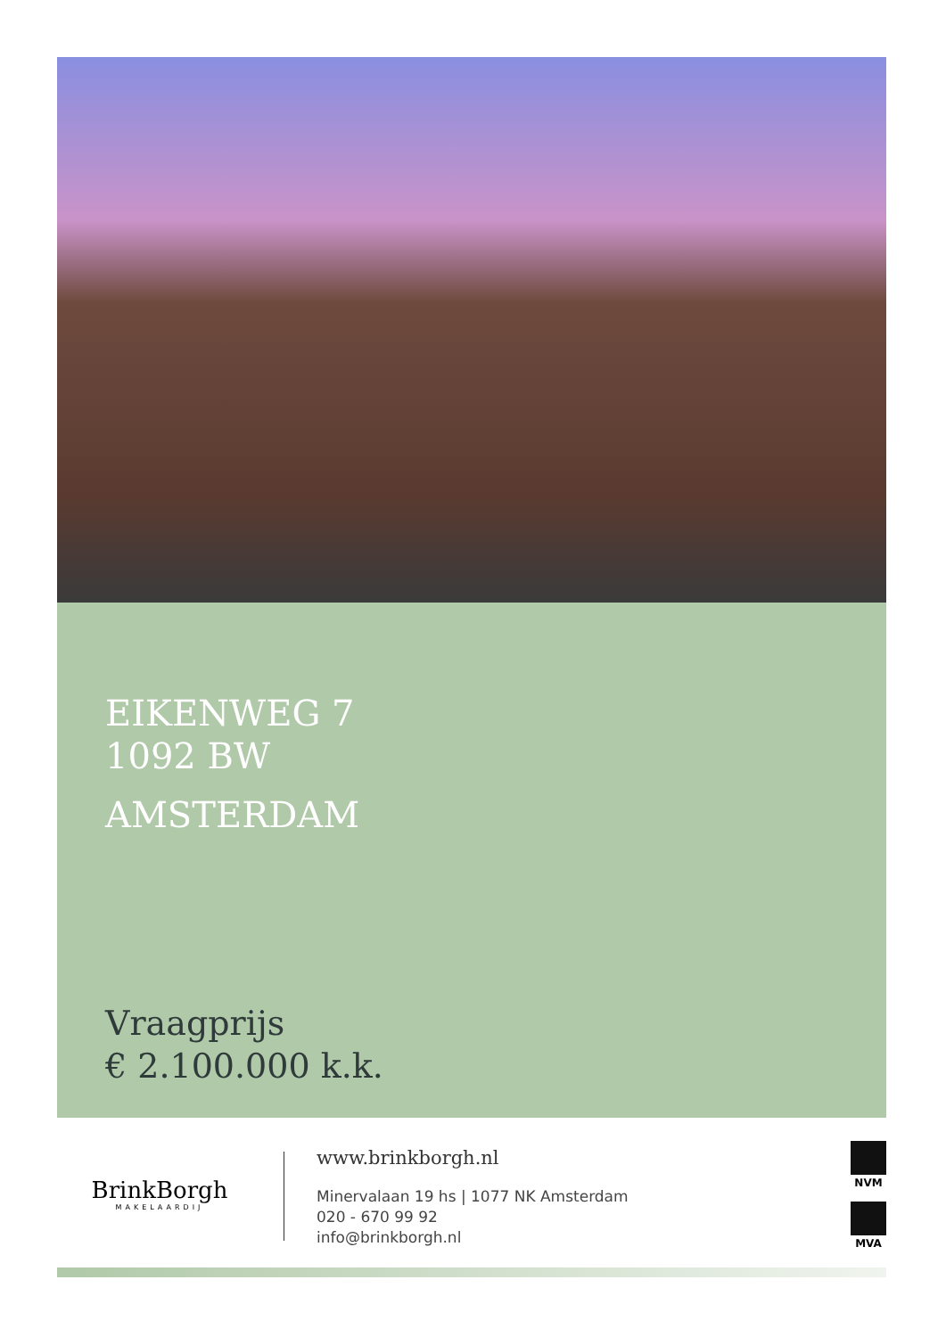EIKENWEG 7
1092 BW
AMSTERDAM
Vraagprijs
€ 2.100.000 k.k.
BrinkBorgh
MAKELAARDIJ
www.brinkborgh.nl
Minervalaan 19 hs | 1077 NK Amsterdam
020 - 670 99 92
info@brinkborgh.nl
NVM
MVA